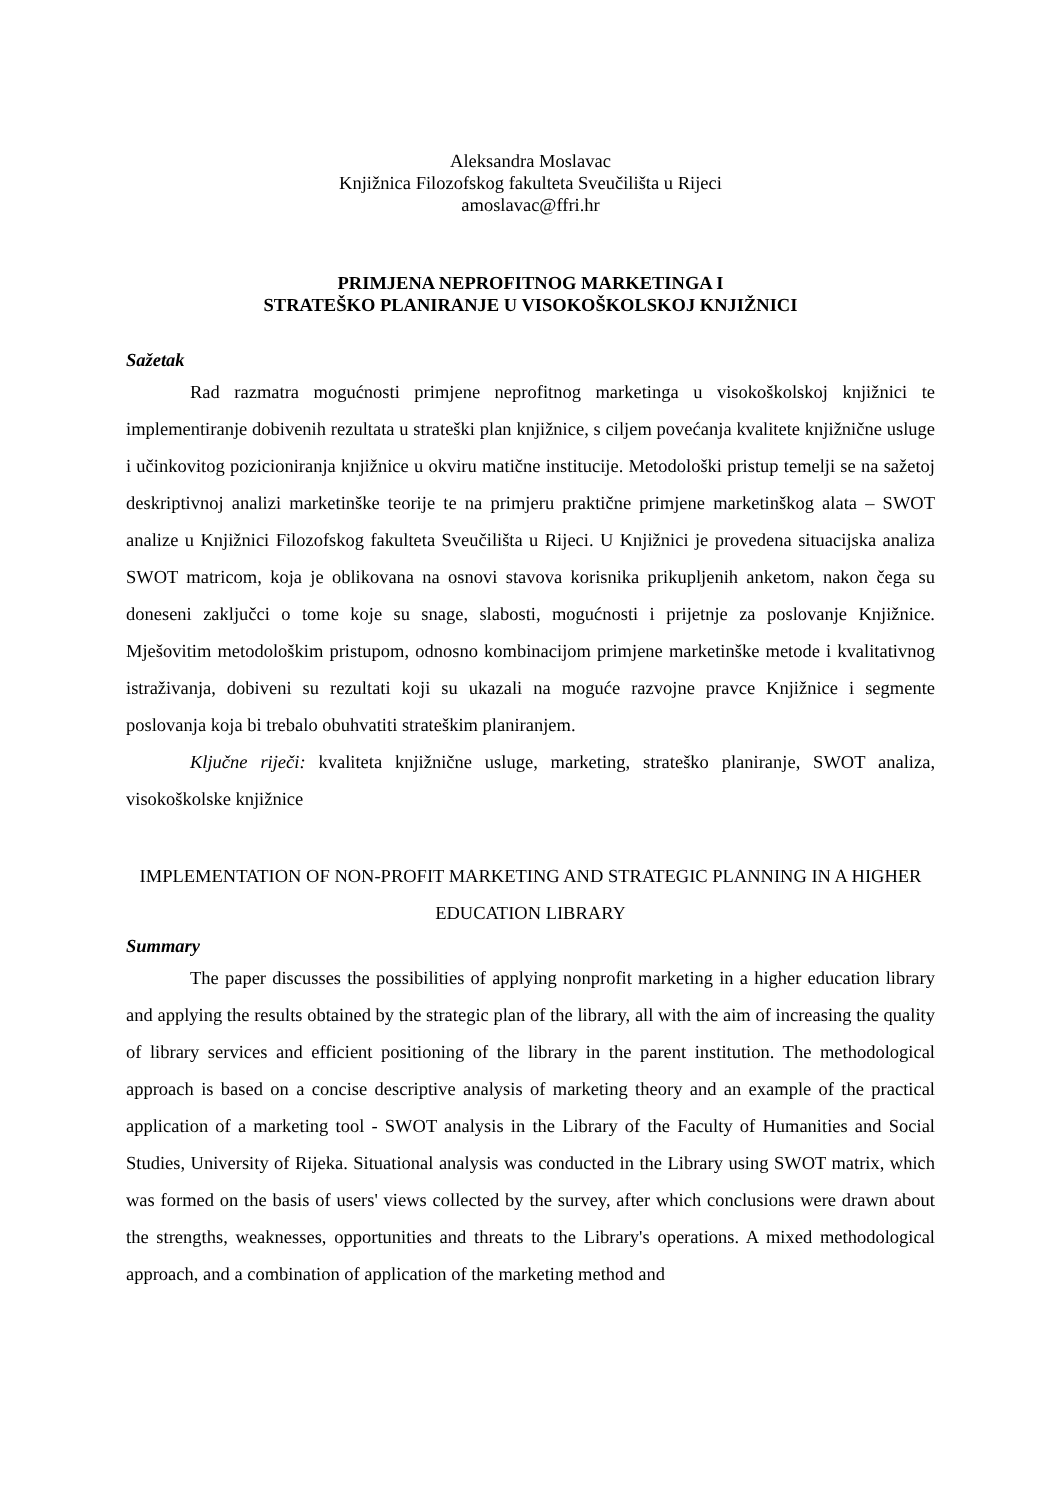Aleksandra Moslavac
Knjižnica Filozofskog fakulteta Sveučilišta u Rijeci
amoslavac@ffri.hr
PRIMJENA NEPROFITNOG MARKETINGA I
STRATEŠKO PLANIRANJE U VISOKOŠKOLSKOJ KNJIŽNICI
Sažetak
Rad razmatra mogućnosti primjene neprofitnog marketinga u visokoškolskoj knjižnici te implementiranje dobivenih rezultata u strateški plan knjižnice, s ciljem povećanja kvalitete knjižnične usluge i učinkovitog pozicioniranja knjižnice u okviru matične institucije. Metodološki pristup temelji se na sažetoj deskriptivnoj analizi marketinške teorije te na primjeru praktične primjene marketinškog alata – SWOT analize u Knjižnici Filozofskog fakulteta Sveučilišta u Rijeci. U Knjižnici je provedena situacijska analiza SWOT matricom, koja je oblikovana na osnovi stavova korisnika prikupljenih anketom, nakon čega su doneseni zaključci o tome koje su snage, slabosti, mogućnosti i prijetnje za poslovanje Knjižnice. Mješovitim metodološkim pristupom, odnosno kombinacijom primjene marketinške metode i kvalitativnog istraživanja, dobiveni su rezultati koji su ukazali na moguće razvojne pravce Knjižnice i segmente poslovanja koja bi trebalo obuhvatiti strateškim planiranjem.
Ključne riječi: kvaliteta knjižnične usluge, marketing, strateško planiranje, SWOT analiza, visokoškolske knjižnice
IMPLEMENTATION OF NON-PROFIT MARKETING AND STRATEGIC PLANNING IN A HIGHER EDUCATION LIBRARY
Summary
The paper discusses the possibilities of applying nonprofit marketing in a higher education library and applying the results obtained by the strategic plan of the library, all with the aim of increasing the quality of library services and efficient positioning of the library in the parent institution. The methodological approach is based on a concise descriptive analysis of marketing theory and an example of the practical application of a marketing tool - SWOT analysis in the Library of the Faculty of Humanities and Social Studies, University of Rijeka. Situational analysis was conducted in the Library using SWOT matrix, which was formed on the basis of users' views collected by the survey, after which conclusions were drawn about the strengths, weaknesses, opportunities and threats to the Library's operations. A mixed methodological approach, and a combination of application of the marketing method and